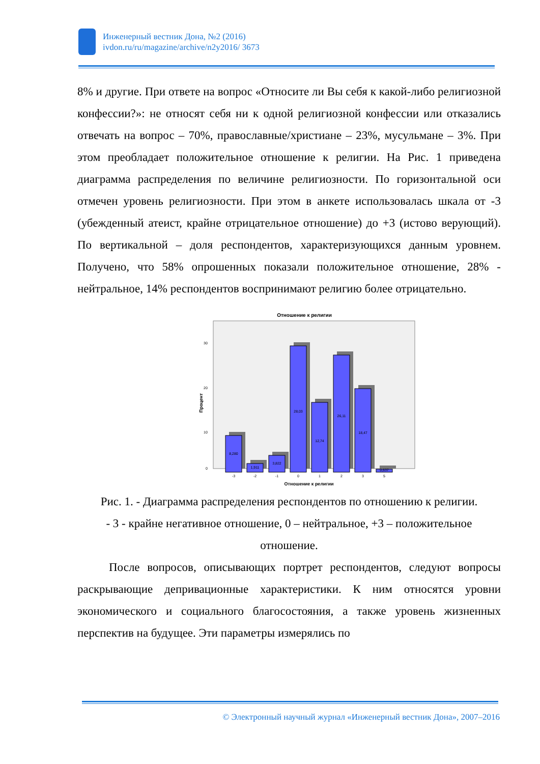Инженерный вестник Дона, №2 (2016)
ivdon.ru/ru/magazine/archive/n2y2016/ 3673
8% и другие. При ответе на вопрос «Относите ли Вы себя к какой-либо религиозной конфессии?»: не относят себя ни к одной религиозной конфессии или отказались отвечать на вопрос – 70%, православные/христиане – 23%, мусульмане – 3%. При этом преобладает положительное отношение к религии. На Рис. 1 приведена диаграмма распределения по величине религиозности. По горизонтальной оси отмечен уровень религиозности. При этом в анкете использовалась шкала от -3 (убежденный атеист, крайне отрицательное отношение) до +3 (истово верующий). По вертикальной – доля респондентов, характеризующихся данным уровнем. Получено, что 58% опрошенных показали положительное отношение, 28% - нейтральное, 14% респондентов воспринимают религию более отрицательно.
Отношение к религии
30
20
10
0
Процент
8,280
1,911
3,822
28,03
12,74
26,11
18,47
0,637
-3
-2
-1
0
1
2
3
5
Отношение к религии
Рис. 1. - Диаграмма распределения респондентов по отношению к религии. - 3 - крайне негативное отношение, 0 – нейтральное, +3 – положительное отношение.
После вопросов, описывающих портрет респондентов, следуют вопросы раскрывающие депривационные характеристики. К ним относятся уровни экономического и социального благосостояния, а также уровень жизненных перспектив на будущее. Эти параметры измерялись по
© Электронный научный журнал «Инженерный вестник Дона», 2007–2016